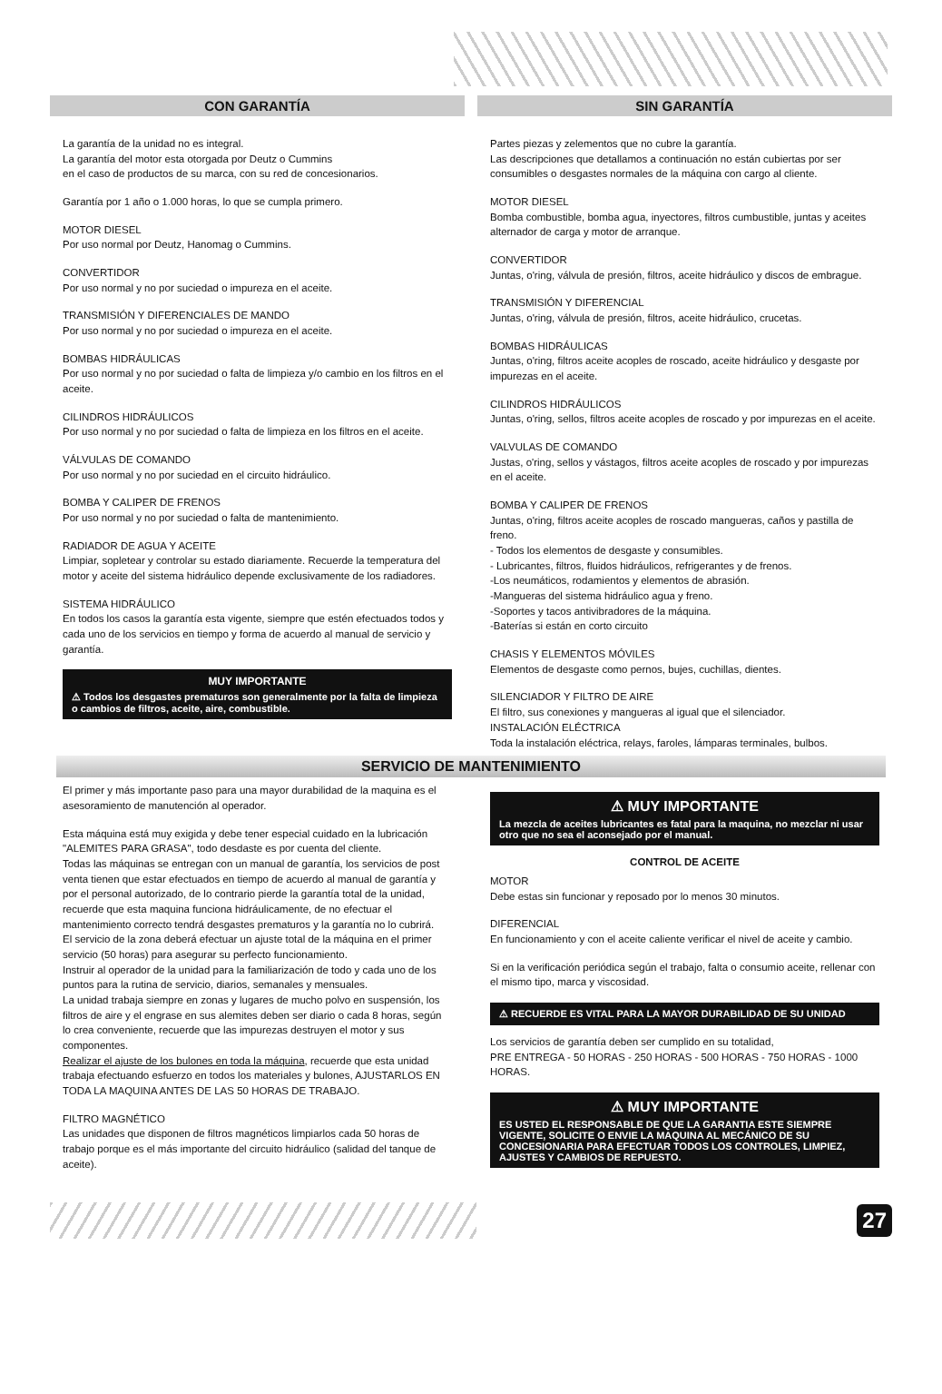CON GARANTÍA
La garantía de la unidad no es integral.
La garantía del motor esta otorgada por Deutz o Cummins
en el caso de productos de su marca, con su red de concesionarios.
Garantía por 1 año o 1.000 horas, lo que se cumpla primero.
MOTOR DIESEL
Por uso normal por Deutz, Hanomag o Cummins.
CONVERTIDOR
Por uso normal y no por suciedad o impureza en el aceite.
TRANSMISIÓN Y DIFERENCIALES DE MANDO
Por uso normal y no por suciedad o impureza en el aceite.
BOMBAS HIDRÁULICAS
Por uso normal y no por suciedad o falta de limpieza y/o cambio en los filtros en el aceite.
CILINDROS HIDRÁULICOS
Por uso normal y no por suciedad o falta de limpieza en los filtros en el aceite.
VÁLVULAS DE COMANDO
Por uso normal y no por suciedad en el circuito hidráulico.
BOMBA Y CALIPER DE FRENOS
Por uso normal y no por suciedad o falta de mantenimiento.
RADIADOR DE AGUA Y ACEITE
Limpiar, sopletear y controlar su estado diariamente. Recuerde la temperatura del motor y aceite del sistema hidráulico depende exclusivamente de los radiadores.
SISTEMA HIDRÁULICO
En todos los casos la garantía esta vigente, siempre que estén efectuados todos y cada uno de los servicios en tiempo y forma de acuerdo al manual de servicio y garantía.
MUY IMPORTANTE
⚠ Todos los desgastes prematuros son generalmente por la falta de limpieza o cambios de filtros, aceite, aire, combustible.
SIN GARANTÍA
Partes piezas y zelementos que no cubre la garantía.
Las descripciones que detallamos a continuación no están cubiertas por ser consumibles o desgastes normales de la máquina con cargo al cliente.
MOTOR DIESEL
Bomba combustible, bomba agua, inyectores, filtros cumbustible, juntas y aceites alternador de carga y motor de arranque.
CONVERTIDOR
Juntas, o'ring, válvula de presión, filtros, aceite hidráulico y discos de embrague.
TRANSMISIÓN Y DIFERENCIAL
Juntas, o'ring, válvula de presión, filtros, aceite hidráulico, crucetas.
BOMBAS HIDRÁULICAS
Juntas, o'ring, filtros aceite acoples de roscado, aceite hidráulico y desgaste por impurezas en el aceite.
CILINDROS HIDRÁULICOS
Juntas, o'ring, sellos, filtros aceite acoples de roscado y por impurezas en el aceite.
VALVULAS DE COMANDO
Justas, o'ring, sellos y vástagos, filtros aceite acoples de roscado y por impurezas en el aceite.
BOMBA Y CALIPER DE FRENOS
Juntas, o'ring, filtros aceite acoples de roscado mangueras, caños y pastilla de freno.
- Todos los elementos de desgaste y consumibles.
- Lubricantes, filtros, fluidos hidráulicos, refrigerantes y de frenos.
-Los neumáticos, rodamientos y elementos de abrasión.
-Mangueras del sistema hidráulico agua y freno.
-Soportes y tacos antivibradores de la máquina.
-Baterías si están en corto circuito
CHASIS Y ELEMENTOS MÓVILES
Elementos de desgaste como pernos, bujes, cuchillas, dientes.
SILENCIADOR Y FILTRO DE AIRE
El filtro, sus conexiones y mangueras al igual que el silenciador.
INSTALACIÓN ELÉCTRICA
Toda la instalación eléctrica, relays, faroles, lámparas terminales, bulbos.
SERVICIO DE MANTENIMIENTO
El primer y más importante paso para una mayor durabilidad de la maquina es el asesoramiento de manutención al operador.
Esta máquina está muy exigida y debe tener especial cuidado en la lubricación "ALEMITES PARA GRASA", todo desdaste es por cuenta del cliente.
Todas las máquinas se entregan con un manual de garantía, los servicios de post venta tienen que estar efectuados en tiempo de acuerdo al manual de garantía y por el personal autorizado, de lo contrario pierde la garantía total de la unidad, recuerde que esta maquina funciona hidráulicamente, de no efectuar el mantenimiento correcto tendrá desgastes prematuros y la garantía no lo cubrirá.
El servicio de la zona deberá efectuar un ajuste total de la máquina en el primer servicio (50 horas) para asegurar su perfecto funcionamiento.
Instruir al operador de la unidad para la familiarización de todo y cada uno de los puntos para la rutina de servicio, diarios, semanales y mensuales.
La unidad trabaja siempre en zonas y lugares de mucho polvo en suspensión, los filtros de aire y el engrase en sus alemites deben ser diario o cada 8 horas, según lo crea conveniente, recuerde que las impurezas destruyen el motor y sus componentes.
Realizar el ajuste de los bulones en toda la máquina, recuerde que esta unidad trabaja efectuando esfuerzo en todos los materiales y bulones, AJUSTARLOS EN TODA LA MAQUINA ANTES DE LAS 50 HORAS DE TRABAJO.
FILTRO MAGNÉTICO
Las unidades que disponen de filtros magnéticos limpiarlos cada 50 horas de trabajo porque es el más importante del circuito hidráulico (salidad del tanque de aceite).
⚠ MUY IMPORTANTE
La mezcla de aceites lubricantes es fatal para la maquina, no mezclar ni usar otro que no sea el aconsejado por el manual.
CONTROL DE ACEITE
MOTOR
Debe estas sin funcionar y reposado por lo menos 30 minutos.
DIFERENCIAL
En funcionamiento y con el aceite caliente verificar el nivel de aceite y cambio.
Si en la verificación periódica según el trabajo, falta o consumio aceite, rellenar con el mismo tipo, marca y viscosidad.
⚠ RECUERDE ES VITAL PARA LA MAYOR DURABILIDAD DE SU UNIDAD
Los servicios de garantía deben ser cumplido en su totalidad,
PRE ENTREGA - 50 HORAS - 250 HORAS - 500 HORAS - 750 HORAS - 1000 HORAS.
⚠ MUY IMPORTANTE
ES USTED EL RESPONSABLE DE QUE LA GARANTIA ESTE SIEMPRE VIGENTE, SOLICITE O ENVIE LA MAQUINA AL MECÁNICO DE SU CONCESIONARIA PARA EFECTUAR TODOS LOS CONTROLES, LIMPIEZ, AJUSTES Y CAMBIOS DE REPUESTO.
27